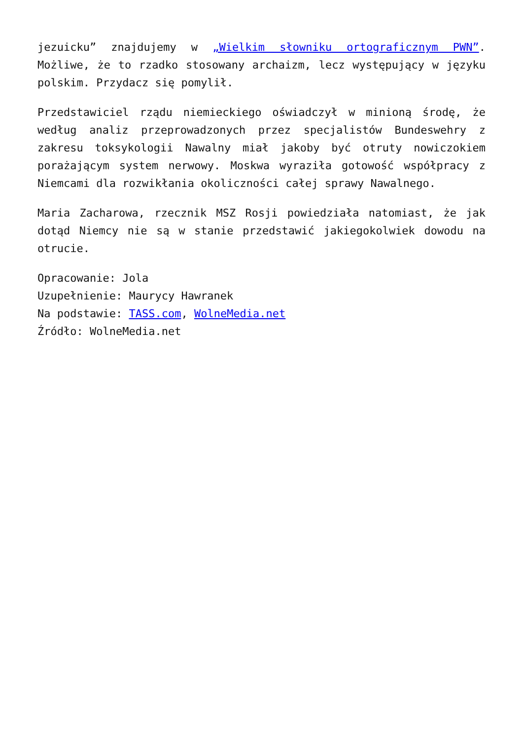jezuicku” znajdujemy w „Wielkim słowniku ortograficznym PWN”. Możliwe, że to rzadko stosowany archaizm, lecz występujący w języku polskim. Przydacz się pomylił.
Przedstawiciel rządu niemieckiego oświadczył w minioną środę, że według analiz przeprowadzonych przez specjalistów Bundeswehry z zakresu toksykologii Nawalny miał jakoby być otruty nowiczokiem porażającym system nerwowy. Moskwa wyraziła gotowość współpracy z Niemcami dla rozwikłania okoliczności całej sprawy Nawalnego.
Maria Zacharowa, rzecznik MSZ Rosji powiedziała natomiast, że jak dotąd Niemcy nie są w stanie przedstawić jakiegokolwiek dowodu na otrucie.
Opracowanie: Jola
Uzupełnienie: Maurycy Hawranek
Na podstawie: TASS.com, WolneMedia.net
Źródło: WolneMedia.net